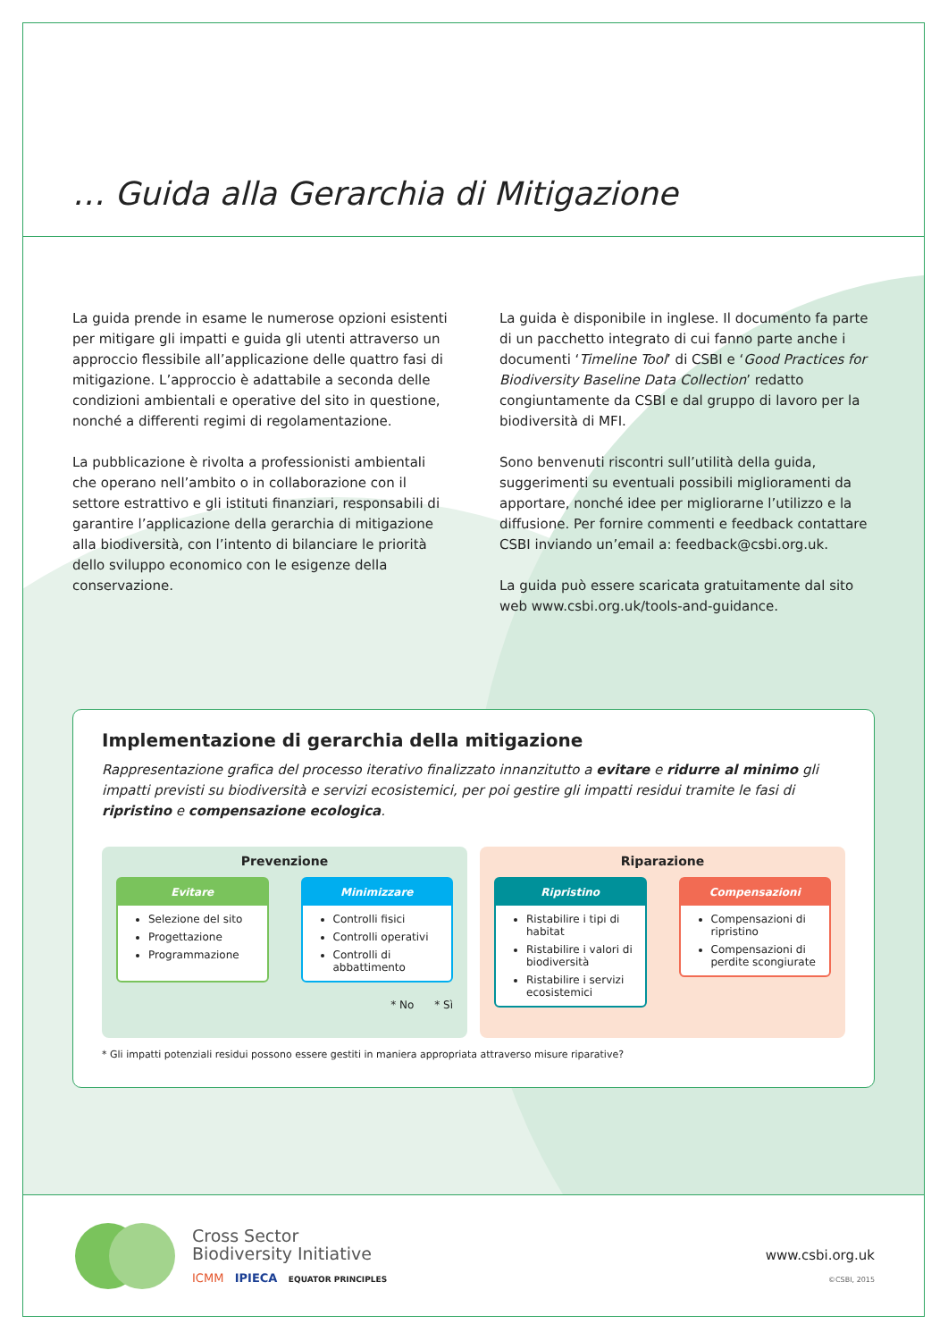… Guida alla Gerarchia di Mitigazione
La guida prende in esame le numerose opzioni esistenti per mitigare gli impatti e guida gli utenti attraverso un approccio flessibile all’applicazione delle quattro fasi di mitigazione. L’approccio è adattabile a seconda delle condizioni ambientali e operative del sito in questione, nonché a differenti regimi di regolamentazione.
La pubblicazione è rivolta a professionisti ambientali che operano nell’ambito o in collaborazione con il settore estrattivo e gli istituti finanziari, responsabili di garantire l’applicazione della gerarchia di mitigazione alla biodiversità, con l’intento di bilanciare le priorità dello sviluppo economico con le esigenze della conservazione.
La guida è disponibile in inglese. Il documento fa parte di un pacchetto integrato di cui fanno parte anche i documenti ‘Timeline Tool’ di CSBI e ‘Good Practices for Biodiversity Baseline Data Collection’ redatto congiuntamente da CSBI e dal gruppo di lavoro per la biodiversità di MFI.
Sono benvenuti riscontri sull’utilità della guida, suggerimenti su eventuali possibili miglioramenti da apportare, nonché idee per migliorarne l’utilizzo e la diffusione. Per fornire commenti e feedback contattare CSBI inviando un’email a: feedback@csbi.org.uk.
La guida può essere scaricata gratuitamente dal sito web www.csbi.org.uk/tools-and-guidance.
Implementazione di gerarchia della mitigazione
Rappresentazione grafica del processo iterativo finalizzato innanzitutto a evitare e ridurre al minimo gli impatti previsti su biodiversità e servizi ecosistemici, per poi gestire gli impatti residui tramite le fasi di ripristino e compensazione ecologica.
Prevenzione
Evitare
Selezione del sito
Progettazione
Programmazione
Minimizzare
Controlli fisici
Controlli operativi
Controlli di abbattimento
* No * Sì
Riparazione
Ripristino
Ristabilire i tipi di habitat
Ristabilire i valori di biodiversità
Ristabilire i servizi ecosistemici
Compensazioni
Compensazioni di ripristino
Compensazioni di perdite scongiurate
* Gli impatti potenziali residui possono essere gestiti in maniera appropriata attraverso misure riparative?
Cross Sector
Biodiversity Initiative
ICMM IPIECA EQUATOR PRINCIPLES
www.csbi.org.uk
©CSBI, 2015